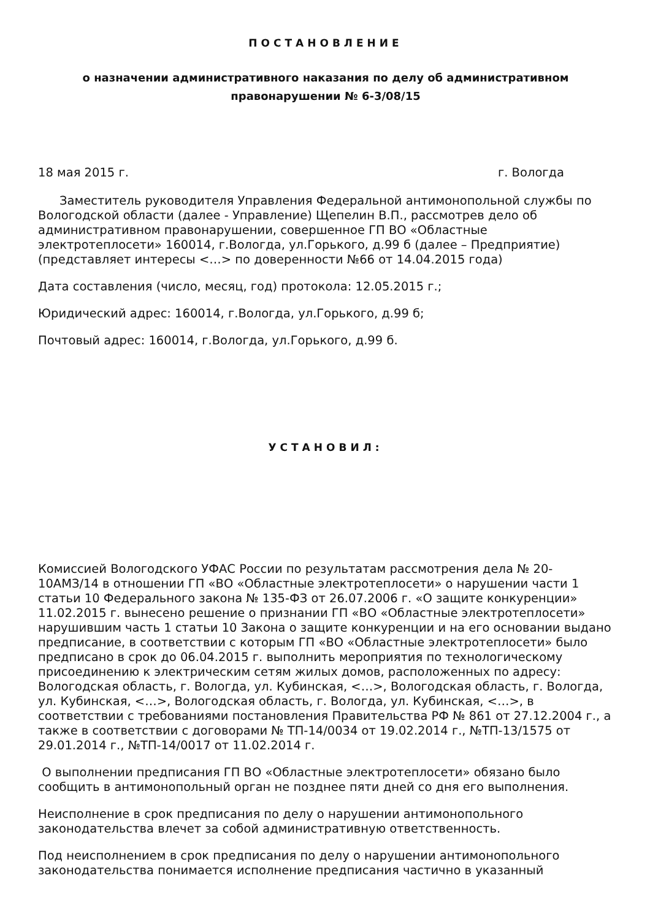ПОСТАНОВЛЕНИЕ
о назначении административного наказания по делу об административном правонарушении № 6-3/08/15
18 мая 2015 г. г. Вологда
Заместитель руководителя Управления Федеральной антимонопольной службы по Вологодской области (далее - Управление) Щепелин В.П., рассмотрев дело об административном правонарушении, совершенное ГП ВО «Областные электротеплосети» 160014, г.Вологда, ул.Горького, д.99 б (далее – Предприятие) (представляет интересы <…> по доверенности №66 от 14.04.2015 года)
Дата составления (число, месяц, год) протокола: 12.05.2015 г.;
Юридический адрес: 160014, г.Вологда, ул.Горького, д.99 б;
Почтовый адрес: 160014, г.Вологда, ул.Горького, д.99 б.
УСТАНОВИЛ:
Комиссией Вологодского УФАС России по результатам рассмотрения дела № 20-10АМЗ/14 в отношении ГП «ВО «Областные электротеплосети» о нарушении части 1 статьи 10 Федерального закона № 135-ФЗ от 26.07.2006 г. «О защите конкуренции» 11.02.2015 г. вынесено решение о признании ГП «ВО «Областные электротеплосети» нарушившим часть 1 статьи 10 Закона о защите конкуренции и на его основании выдано предписание, в соответствии с которым ГП «ВО «Областные электротеплосети» было предписано в срок до 06.04.2015 г. выполнить мероприятия по технологическому присоединению к электрическим сетям жилых домов, расположенных по адресу: Вологодская область, г. Вологда, ул. Кубинская, <…>, Вологодская область, г. Вологда, ул. Кубинская, <…>, Вологодская область, г. Вологда, ул. Кубинская, <…>, в соответствии с требованиями постановления Правительства РФ № 861 от 27.12.2004 г., а также в соответствии с договорами № ТП-14/0034 от 19.02.2014 г., №ТП-13/1575 от 29.01.2014 г., №ТП-14/0017 от 11.02.2014 г.
О выполнении предписания ГП ВО «Областные электротеплосети» обязано было сообщить в антимонопольный орган не позднее пяти дней со дня его выполнения.
Неисполнение в срок предписания по делу о нарушении антимонопольного законодательства влечет за собой административную ответственность.
Под неисполнением в срок предписания по делу о нарушении антимонопольного законодательства понимается исполнение предписания частично в указанный